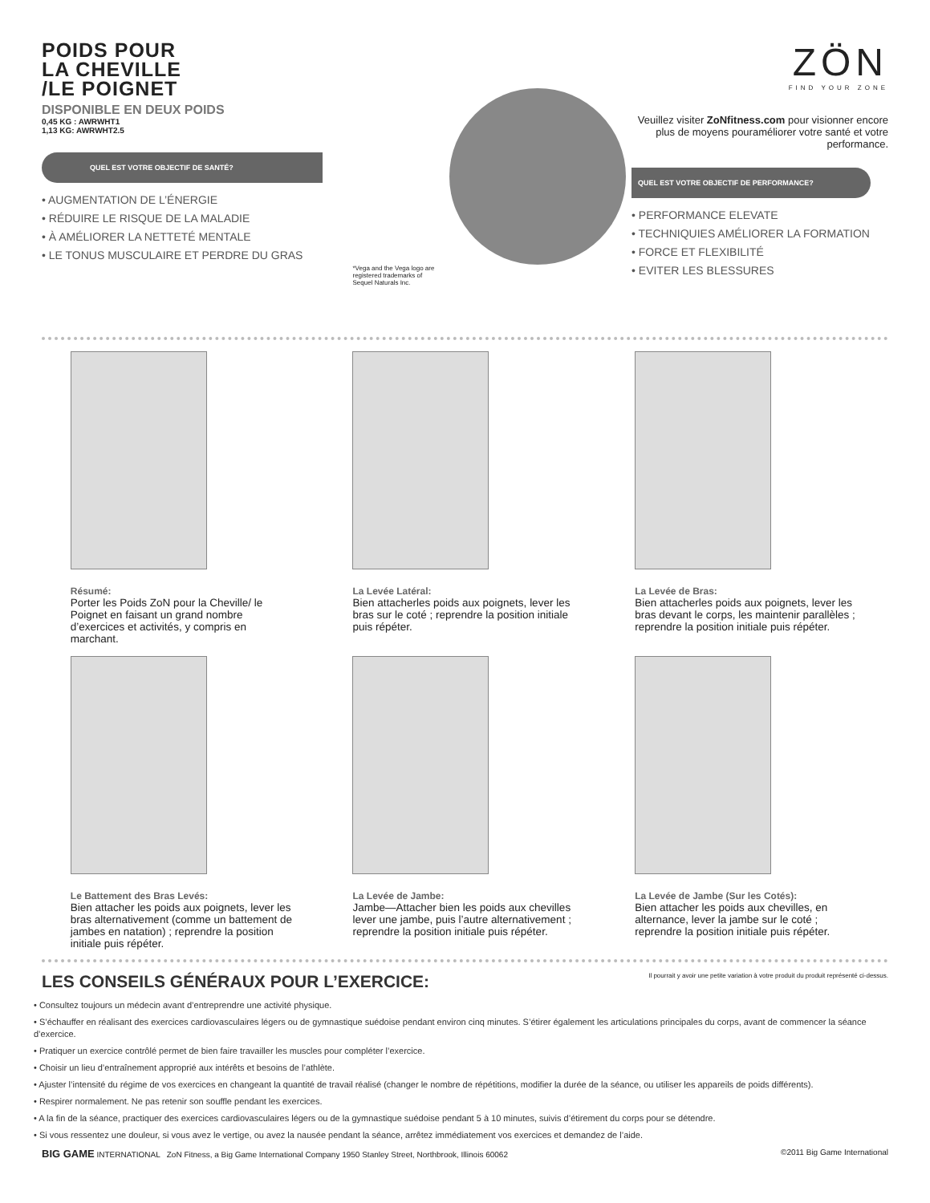POIDS POUR
LA CHEVILLE
/LE POIGNET
DISPONIBLE EN DEUX POIDS
0,45 KG : AWRWHT1
1,13 KG: AWRWHT2.5
QUEL EST VOTRE OBJECTIF DE SANTÉ?
• AUGMENTATION DE L’ÉNERGIE
• RÉDUIRE LE RISQUE DE LA MALADIE
• À AMÉLIORER LA NETTETÉ MENTALE
• LE TONUS MUSCULAIRE ET PERDRE DU GRAS
*Vega and the Vega logo are registered trademarks of Sequel Naturals Inc.
ZÖN
FIND YOUR ZONE
Veuillez visiter ZoNfitness.com pour visionner encore plus de moyens pouraméliorer votre santé et votre performance.
QUEL EST VOTRE OBJECTIF DE PERFORMANCE?
• PERFORMANCE ELEVATE
• TECHNIQUIES AMÉLIORER LA FORMATION
• FORCE ET FLEXIBILITÉ
• EVITER LES BLESSURES
Résumé:
Porter les Poids ZoN pour la Cheville/ le Poignet en faisant un grand nombre d’exercices et activités, y compris en marchant.
La Levée Latéral:
Bien attacherles poids aux poignets, lever les bras sur le coté ; reprendre la position initiale puis répéter.
La Levée de Bras:
Bien attacherles poids aux poignets, lever les bras devant le corps, les maintenir parallèles ; reprendre la position initiale puis répéter.
Le Battement des Bras Levés:
Bien attacher les poids aux poignets, lever les bras alternativement (comme un battement de jambes en natation) ; reprendre la position initiale puis répéter.
La Levée de Jambe:
Jambe—Attacher bien les poids aux chevilles lever une jambe, puis l’autre alternativement ; reprendre la position initiale puis répéter.
La Levée de Jambe (Sur les Cotés):
Bien attacher les poids aux chevilles, en alternance, lever la jambe sur le coté ; reprendre la position initiale puis répéter.
LES CONSEILS GÉNÉRAUX POUR L’EXERCICE:
Il pourrait y avoir une petite variation à votre produit du produit représenté ci-dessus.
• Consultez toujours un médecin avant d’entreprendre une activité physique.
• S’échauffer en réalisant des exercices cardiovasculaires légers ou de gymnastique suédoise pendant environ cinq minutes. S’étirer également les articulations principales du corps, avant de commencer la séance d’exercice.
• Pratiquer un exercice contrôlé permet de bien faire travailler les muscles pour compléter l’exercice.
• Choisir un lieu d’entraînement approprié aux intérêts et besoins de l’athlète.
• Ajuster l’intensité du régime de vos exercices en changeant la quantité de travail réalisé (changer le nombre de répétitions, modifier la durée de la séance, ou utiliser les appareils de poids différents).
• Respirer normalement. Ne pas retenir son souffle pendant les exercices.
• A la fin de la séance, practiquer des exercices cardiovasculaires légers ou de la gymnastique suédoise pendant 5 à 10 minutes, suivis d’étirement du corps pour se détendre.
• Si vous ressentez une douleur, si vous avez le vertige, ou avez la nausée pendant la séance, arrêtez immédiatement vos exercices et demandez de l’aide.
BIG GAME INTERNATIONAL ZoN Fitness, a Big Game International Company 1950 Stanley Street, Northbrook, Illinois 60062 ©2011 Big Game International